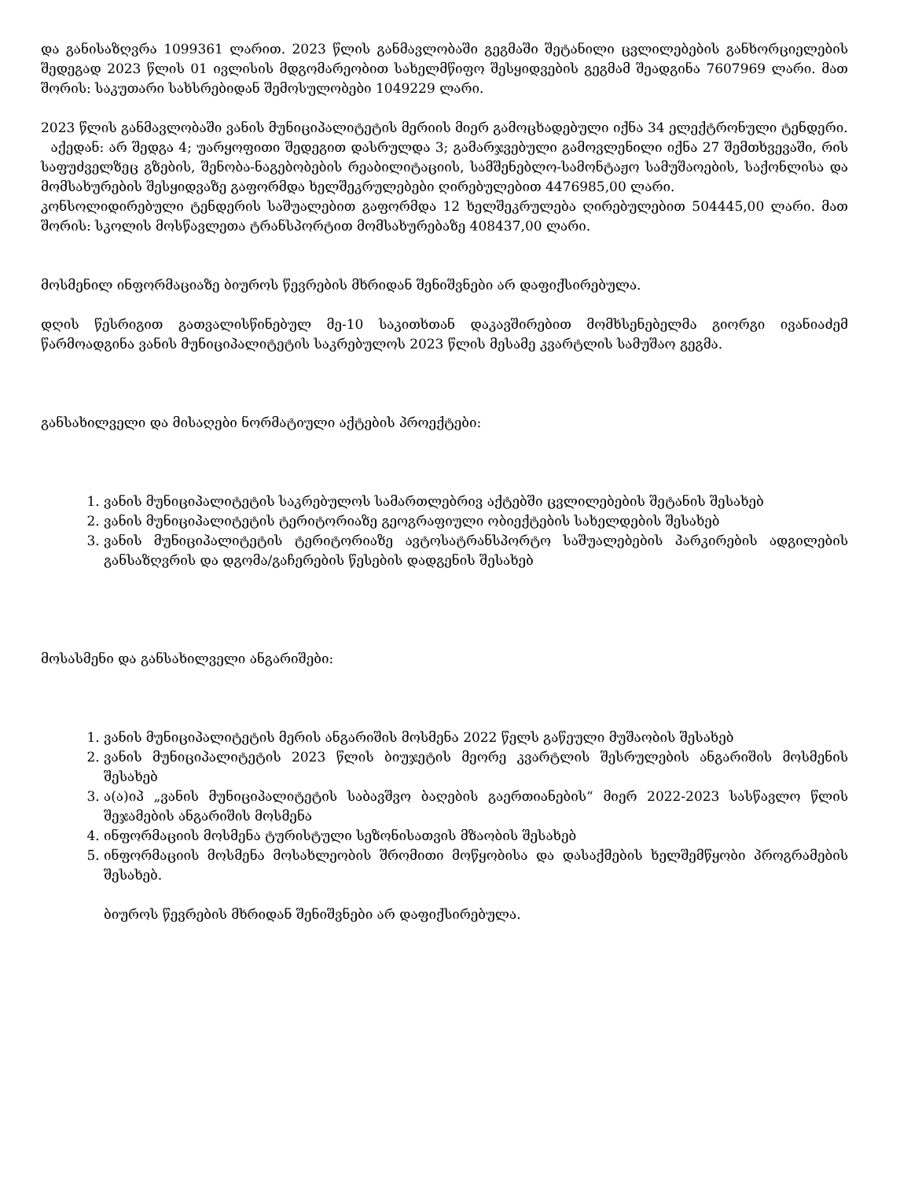და განისაზღვრა 1099361 ლარით. 2023 წლის განმავლობაში გეგმაში შეტანილი ცვლილებების განხორციელების შედეგად 2023 წლის 01 ივლისის მდგომარეობით სახელმწიფო შესყიდვების გეგმამ შეადგინა 7607969 ლარი. მათ შორის: საკუთარი სახსრებიდან შემოსულობები 1049229 ლარი.
2023 წლის განმავლობაში ვანის მუნიციპალიტეტის მერიის მიერ გამოცხადებული იქნა 34 ელექტრონული ტენდერი.
აქედან: არ შედგა 4; უარყოფითი შედეგით დასრულდა 3; გამარჯვებული გამოვლენილი იქნა 27 შემთხვევაში, რის საფუძველზეც გზების, შენობა-ნაგებობების რეაბილიტაციის, სამშენებლო-სამონტაჟო სამუშაოების, საქონლისა და მომსახურების შესყიდვაზე გაფორმდა ხელშეკრულებები ღირებულებით 4476985,00 ლარი.
კონსოლიდირებული ტენდერის საშუალებით გაფორმდა 12 ხელშეკრულება ღირებულებით 504445,00 ლარი. მათ შორის: სკოლის მოსწავლეთა ტრანსპორტით მომსახურებაზე 408437,00 ლარი.
მოსმენილ ინფორმაციაზე ბიუროს წევრების მხრიდან შენიშვნები არ დაფიქსირებულა.
დღის წესრიგით გათვალისწინებულ მე-10 საკითხთან დაკავშირებით მომხსენებელმა გიორგი ივანიაძემ წარმოადგინა ვანის მუნიციპალიტეტის საკრებულოს 2023 წლის მესამე კვარტლის სამუშაო გეგმა.
განსახილველი და მისაღები ნორმატიული აქტების პროექტები:
1. ვანის მუნიციპალიტეტის საკრებულოს სამართლებრივ აქტებში ცვლილებების შეტანის შესახებ
2. ვანის მუნიციპალიტეტის ტერიტორიაზე გეოგრაფიული ობიექტების სახელდების შესახებ
3. ვანის მუნიციპალიტეტის ტერიტორიაზე ავტოსატრანსპორტო საშუალებების პარკირების ადგილების განსაზღვრის და დგომა/გაჩერების წესების დადგენის შესახებ
მოსასმენი და განსახილველი ანგარიშები:
1. ვანის მუნიციპალიტეტის მერის ანგარიშის მოსმენა 2022 წელს გაწეული მუშაობის შესახებ
2. ვანის მუნიციპალიტეტის 2023 წლის ბიუჯეტის მეორე კვარტლის შესრულების ანგარიშის მოსმენის შესახებ
3. ა(ა)იპ „ვანის მუნიციპალიტეტის საბავშვო ბაღების გაერთიანების“ მიერ 2022-2023 სასწავლო წლის შეჯამების ანგარიშის მოსმენა
4. ინფორმაციის მოსმენა ტურისტული სეზონისათვის მზაობის შესახებ
5. ინფორმაციის მოსმენა მოსახლეობის შრომითი მოწყობისა და დასაქმების ხელშემწყობი პროგრამების შესახებ.
ბიუროს წევრების მხრიდან შენიშვნები არ დაფიქსირებულა.